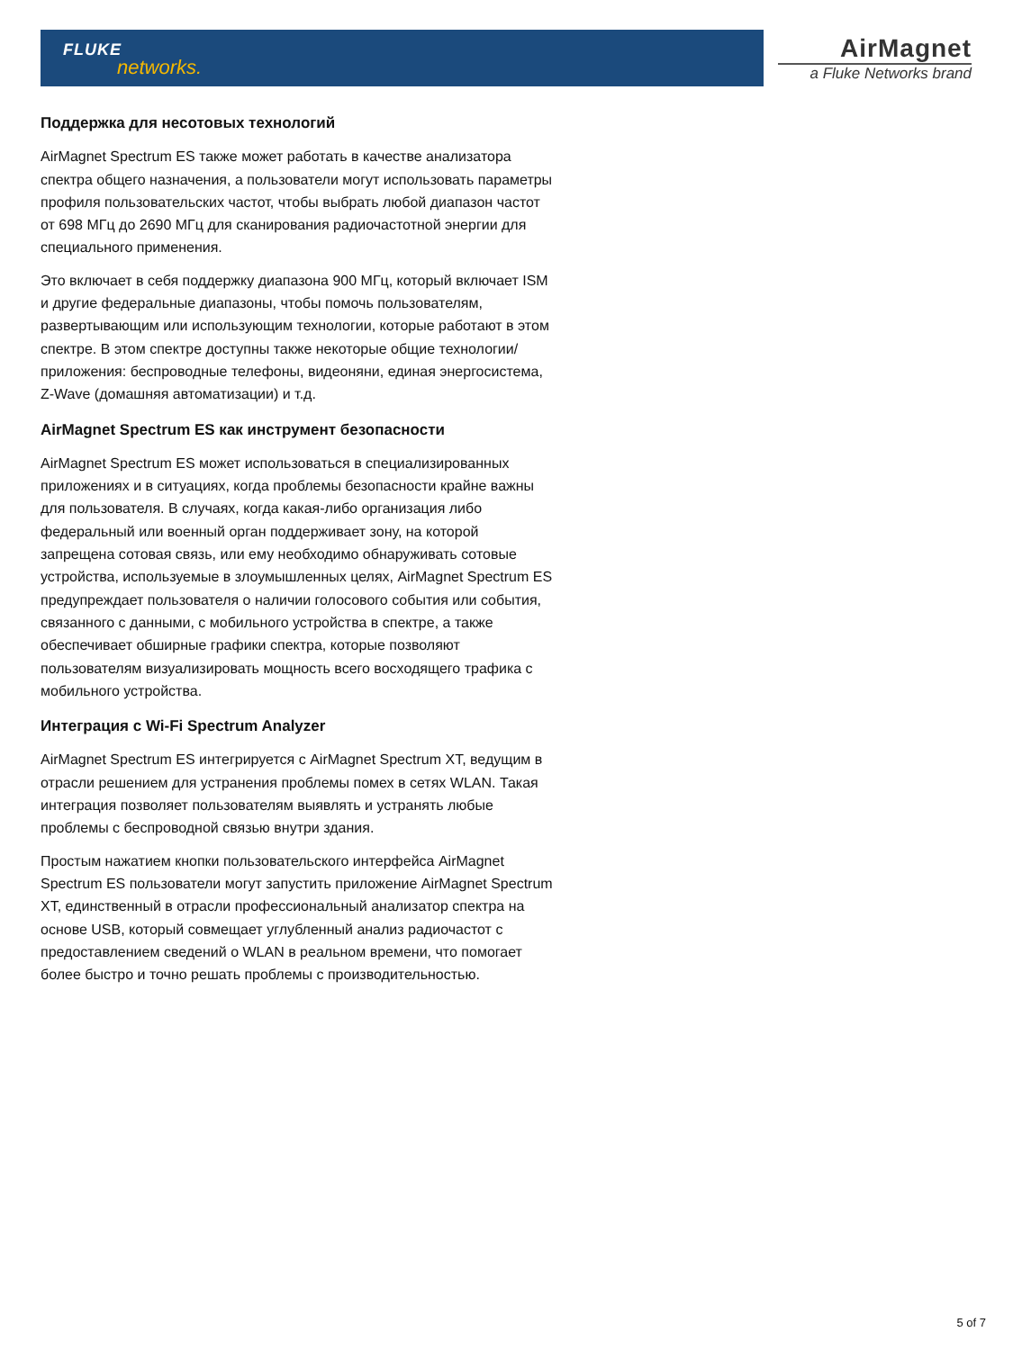FLUKE
networks.
AirMagnet
a Fluke Networks brand
Поддержка для несотовых технологий
AirMagnet Spectrum ES также может работать в качестве анализатора спектра общего назначения, а пользователи могут использовать параметры профиля пользовательских частот, чтобы выбрать любой диапазон частот от 698 МГц до 2690 МГц для сканирования радиочастотной энергии для специального применения.
Это включает в себя поддержку диапазона 900 МГц, который включает ISM и другие федеральные диапазоны, чтобы помочь пользователям, развертывающим или использующим технологии, которые работают в этом спектре. В этом спектре доступны также некоторые общие технологии/приложения: беспроводные телефоны, видеоняни, единая энергосистема, Z-Wave (домашняя автоматизации) и т.д.
AirMagnet Spectrum ES как инструмент безопасности
AirMagnet Spectrum ES может использоваться в специализированных приложениях и в ситуациях, когда проблемы безопасности крайне важны для пользователя. В случаях, когда какая-либо организация либо федеральный или военный орган поддерживает зону, на которой запрещена сотовая связь, или ему необходимо обнаруживать сотовые устройства, используемые в злоумышленных целях, AirMagnet Spectrum ES предупреждает пользователя о наличии голосового события или события, связанного с данными, с мобильного устройства в спектре, а также обеспечивает обширные графики спектра, которые позволяют пользователям визуализировать мощность всего восходящего трафика с мобильного устройства.
Интеграция с Wi-Fi Spectrum Analyzer
AirMagnet Spectrum ES интегрируется с AirMagnet Spectrum XT, ведущим в отрасли решением для устранения проблемы помех в сетях WLAN. Такая интеграция позволяет пользователям выявлять и устранять любые проблемы с беспроводной связью внутри здания.
Простым нажатием кнопки пользовательского интерфейса AirMagnet Spectrum ES пользователи могут запустить приложение AirMagnet Spectrum XT, единственный в отрасли профессиональный анализатор спектра на основе USB, который совмещает углубленный анализ радиочастот с предоставлением сведений о WLAN в реальном времени, что помогает более быстро и точно решать проблемы с производительностью.
5 of 7